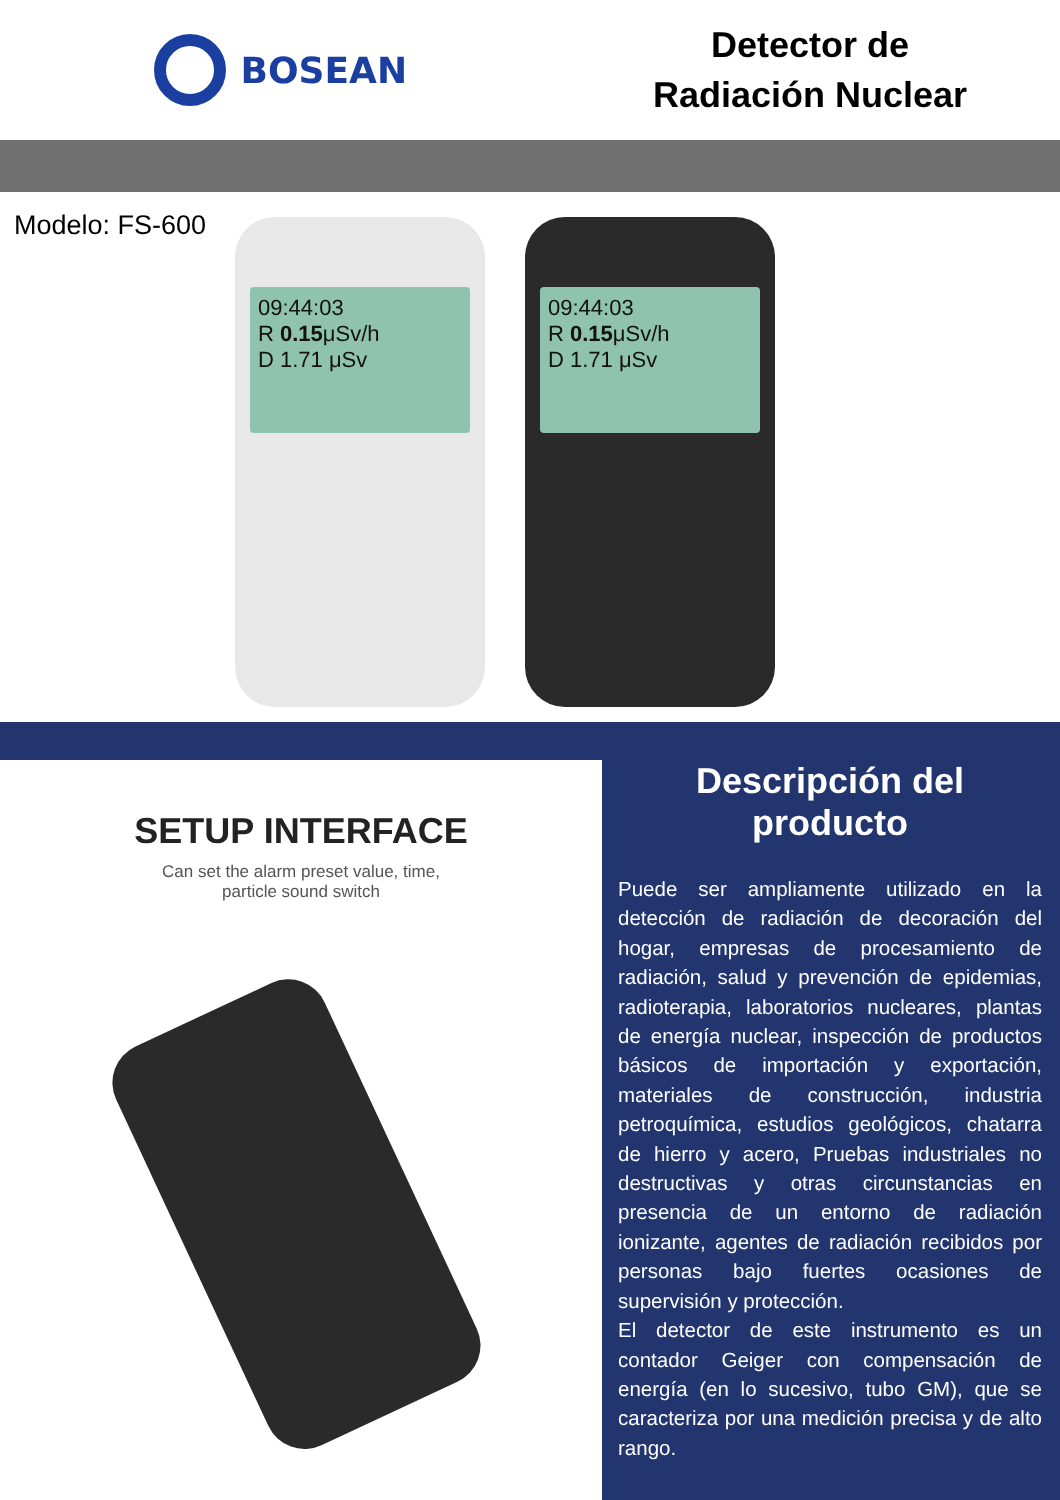BOSEAN
Detector de
Radiación Nuclear
Modelo: FS-600
09:44:03
R 0.15μSv/h
D 1.71 μSv
09:44:03
R 0.15μSv/h
D 1.71 μSv
SETUP INTERFACE
Can set the alarm preset value, time,
particle sound switch
Descripción del producto
Puede ser ampliamente utilizado en la detección de radiación de decoración del hogar, empresas de procesamiento de radiación, salud y prevención de epidemias, radioterapia, laboratorios nucleares, plantas de energía nuclear, inspección de productos básicos de importación y exportación, materiales de construcción, industria petroquímica, estudios geológicos, chatarra de hierro y acero, Pruebas industriales no destructivas y otras circunstancias en presencia de un entorno de radiación ionizante, agentes de radiación recibidos por personas bajo fuertes ocasiones de supervisión y protección.
El detector de este instrumento es un contador Geiger con compensación de energía (en lo sucesivo, tubo GM), que se caracteriza por una medición precisa y de alto rango.